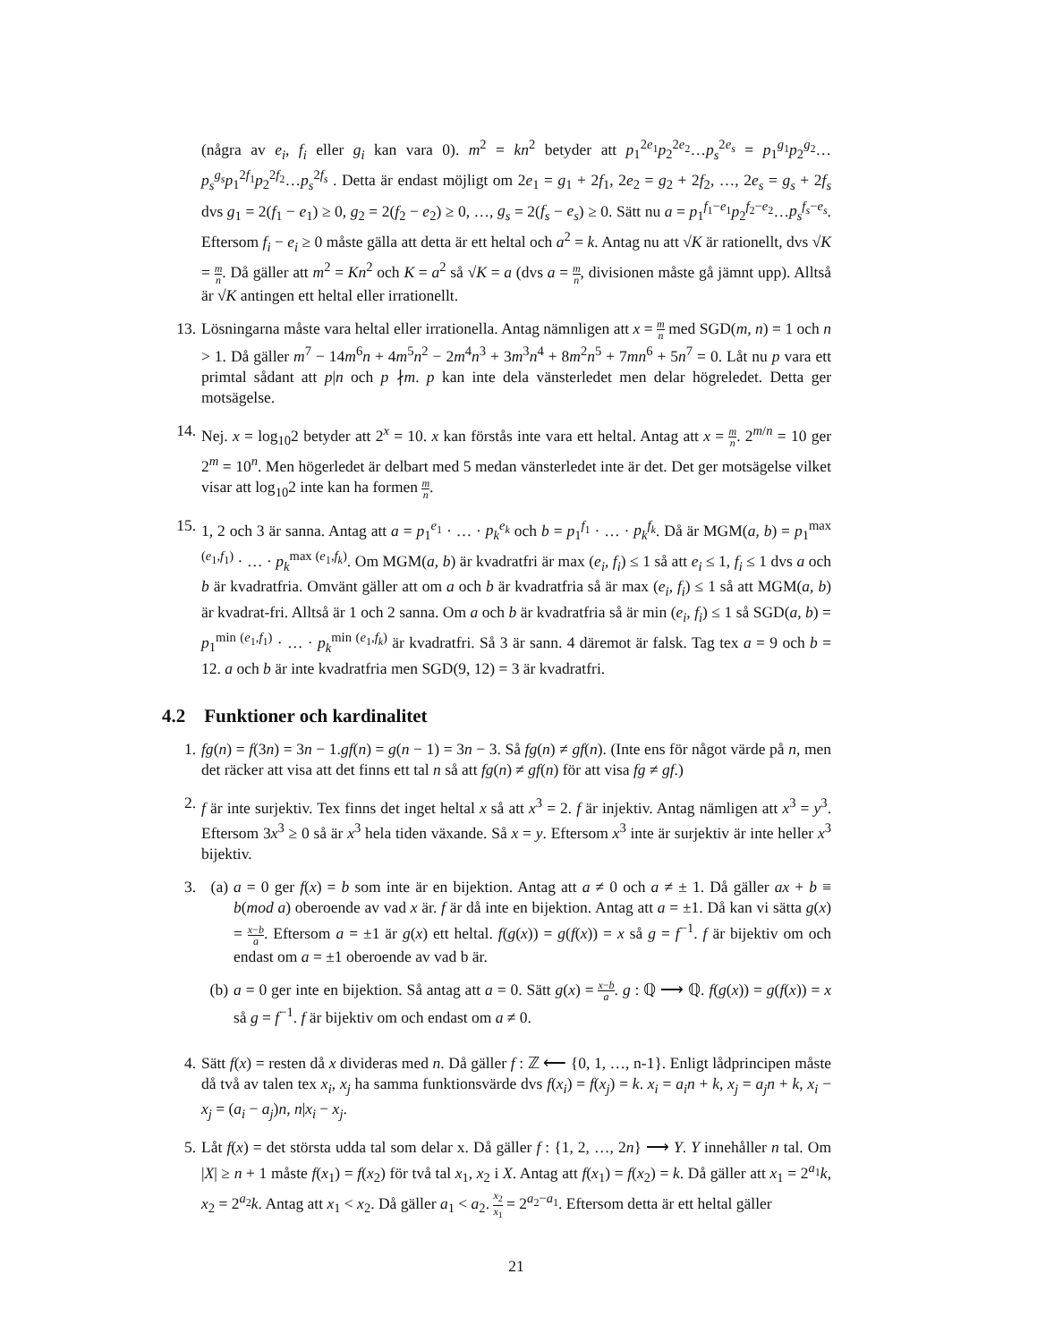(några av e<sub>i</sub>, f<sub>i</sub> eller g<sub>i</sub> kan vara 0). m<sup>2</sup> = kn<sup>2</sup> betyder att p<sub>1</sub><sup>2e<sub>1</sub></sup>p<sub>2</sub><sup>2e<sub>2</sub></sup>…p<sub>s</sub><sup>2e<sub>s</sub></sup> = p<sub>1</sub><sup>g<sub>1</sub></sup>p<sub>2</sub><sup>g<sub>2</sub></sup>…p<sub>s</sub><sup>g<sub>s</sub></sup>p<sub>1</sub><sup>2f<sub>1</sub></sup>p<sub>2</sub><sup>2f<sub>2</sub></sup>…p<sub>s</sub><sup>2f<sub>s</sub></sup> . Detta är endast möjligt om 2e<sub>1</sub> = g<sub>1</sub> + 2f<sub>1</sub>, 2e<sub>2</sub> = g<sub>2</sub> + 2f<sub>2</sub>, …, 2e<sub>s</sub> = g<sub>s</sub> + 2f<sub>s</sub> dvs g<sub>1</sub> = 2(f<sub>1</sub> − e<sub>1</sub>) ≥ 0, g<sub>2</sub> = 2(f<sub>2</sub> − e<sub>2</sub>) ≥ 0, …, g<sub>s</sub> = 2(f<sub>s</sub> − e<sub>s</sub>) ≥ 0. Sätt nu a = p<sub>1</sub><sup>f<sub>1</sub>−e<sub>1</sub></sup>p<sub>2</sub><sup>f<sub>2</sub>−e<sub>2</sub></sup>…p<sub>s</sub><sup>f<sub>s</sub>−e<sub>s</sub></sup>. Eftersom f<sub>i</sub> − e<sub>i</sub> ≥ 0 måste gälla att detta är ett heltal och a<sup>2</sup> = k. Antag nu att √K är rationellt, dvs √K = m n. Då gäller att m<sup>2</sup> = Kn<sup>2</sup> och K = a<sup>2</sup> så √K = a (dvs a = m n, divisionen måste gå jämnt upp). Alltså är √K antingen ett heltal eller irrationellt.
13.
Lösningarna måste vara heltal eller irrationella. Antag nämnligen att x = m n med SGD(m, n) = 1 och n > 1. Då gäller m<sup>7</sup> − 14m<sup>6</sup>n + 4m<sup>5</sup>n<sup>2</sup> − 2m<sup>4</sup>n<sup>3</sup> + 3m<sup>3</sup>n<sup>4</sup> + 8m<sup>2</sup>n<sup>5</sup> + 7mn<sup>6</sup> + 5n<sup>7</sup> = 0. Låt nu p vara ett primtal sådant att p|n och p ∤m. p kan inte dela vänsterledet men delar högreledet. Detta ger motsägelse.
14.
Nej. x = log<sub>10</sub>2 betyder att 2<sup>x</sup> = 10. x kan förstås inte vara ett heltal. Antag att x = m n. 2<sup>m/n</sup> = 10 ger 2<sup>m</sup> = 10<sup>n</sup>. Men högerledet är delbart med 5 medan vänsterledet inte är det. Det ger motsägelse vilket visar att log<sub>10</sub>2 inte kan ha formen m n.
15.
1, 2 och 3 är sanna. Antag att a = p<sub>1</sub><sup>e<sub>1</sub></sup> · … · p<sub>k</sub><sup>e<sub>k</sub></sup> och b = p<sub>1</sub><sup>f<sub>1</sub></sup> · … · p<sub>k</sub><sup>f<sub>k</sub></sup>. Då är MGM(a, b) = p<sub>1</sub><sup>max (e<sub>1</sub>,f<sub>1</sub>)</sup> · … · p<sub>k</sub><sup>max (e<sub>1</sub>,f<sub>k</sub>)</sup>. Om MGM(a, b) är kvadratfri är max (e<sub>i</sub>, f<sub>i</sub>) ≤ 1 så att e<sub>i</sub> ≤ 1, f<sub>i</sub> ≤ 1 dvs a och b är kvadratfria. Omvänt gäller att om a och b är kvadratfria så är max (e<sub>i</sub>, f<sub>i</sub>) ≤ 1 så att MGM(a, b) är kvadrat-fri. Alltså är 1 och 2 sanna. Om a och b är kvadratfria så är min (e<sub>i</sub>, f<sub>i</sub>) ≤ 1 så SGD(a, b) = p<sub>1</sub><sup>min (e<sub>1</sub>,f<sub>1</sub>)</sup> · … · p<sub>k</sub><sup>min (e<sub>1</sub>,f<sub>k</sub>)</sup> är kvadratfri. Så 3 är sann. 4 däremot är falsk. Tag tex a = 9 och b = 12. a och b är inte kvadratfria men SGD(9, 12) = 3 är kvadratfri.
4.2 Funktioner och kardinalitet
1. fg(n) = f(3n) = 3n − 1.gf(n) = g(n − 1) = 3n − 3. Så fg(n) ≠ gf(n). (Inte ens för något värde på n, men det räcker att visa att det finns ett tal n så att fg(n) ≠ gf(n) för att visa fg ≠ gf.)
2. f är inte surjektiv. Tex finns det inget heltal x så att x<sup>3</sup> = 2. f är injektiv. Antag nämligen att x<sup>3</sup> = y<sup>3</sup>. Eftersom 3x<sup>3</sup> ≥ 0 så är x<sup>3</sup> hela tiden växande. Så x = y. Eftersom x<sup>3</sup> inte är surjektiv är inte heller x<sup>3</sup> bijektiv.
3. (a)
a = 0 ger f(x) = b som inte är en bijektion. Antag att a ≠ 0 och a ≠ ± 1. Då gäller ax + b ≡ b(mod a) oberoende av vad x är. f är då inte en bijektion. Antag att a = ±1. Då kan vi sätta g(x) = x−b a. Eftersom a = ±1 är g(x) ett heltal. f(g(x)) = g(f(x)) = x så g = f<sup>−1</sup>. f är bijektiv om och endast om a = ±1 oberoende av vad b är.
(b)
a = 0 ger inte en bijektion. Så antag att a = 0. Sätt g(x) = x−b a. g : ℚ ⟶ ℚ. f(g(x)) = g(f(x)) = x så g = f<sup>−1</sup>. f är bijektiv om och endast om a ≠ 0.
4. Sätt f(x) = resten då x divideras med n. Då gäller f : ℤ ⟵ {0, 1, …, n-1}. Enligt lådprincipen måste då två av talen tex x<sub>i</sub>, x<sub>j</sub> ha samma funktionsvärde dvs f(x<sub>i</sub>) = f(x<sub>j</sub>) = k. x<sub>i</sub> = a<sub>i</sub>n + k, x<sub>j</sub> = a<sub>j</sub>n + k, x<sub>i</sub> − x<sub>j</sub> = (a<sub>i</sub> − a<sub>j</sub>)n, n|x<sub>i</sub> − x<sub>j</sub>.
5. Låt f(x) = det största udda tal som delar x. Då gäller f : {1, 2, …, 2n} ⟶ Y. Y innehåller n tal. Om |X| ≥ n + 1 måste f(x<sub>1</sub>) = f(x<sub>2</sub>) för två tal x<sub>1</sub>, x<sub>2</sub> i X. Antag att f(x<sub>1</sub>) = f(x<sub>2</sub>) = k. Då gäller att x<sub>1</sub> = 2<sup>a<sub>1</sub></sup>k, x<sub>2</sub> = 2<sup>a<sub>2</sub></sup>k. Antag att x<sub>1</sub> < x<sub>2</sub>. Då gäller a<sub>1</sub> < a<sub>2</sub>. x<sub>2</sub> x<sub>1</sub> = 2<sup>a<sub>2</sub>−a<sub>1</sub></sup>. Eftersom detta är ett heltal gäller
21